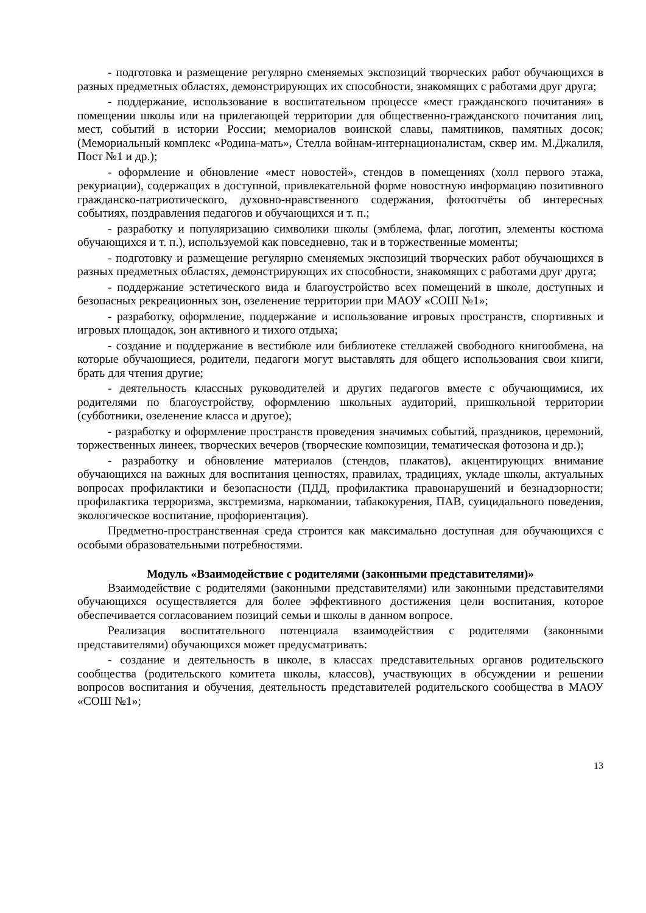- подготовка и размещение регулярно сменяемых экспозиций творческих работ обучающихся в разных предметных областях, демонстрирующих их способности, знакомящих с работами друг друга;
- поддержание, использование в воспитательном процессе «мест гражданского почитания» в помещении школы или на прилегающей территории для общественно-гражданского почитания лиц, мест, событий в истории России; мемориалов воинской славы, памятников, памятных досок; (Мемориальный комплекс «Родина-мать», Стелла войнам-интернационалистам, сквер им. М.Джалиля, Пост №1 и др.);
- оформление и обновление «мест новостей», стендов в помещениях (холл первого этажа, рекуриации), содержащих в доступной, привлекательной форме новостную информацию позитивного гражданско-патриотического, духовно-нравственного содержания, фотоотчёты об интересных событиях, поздравления педагогов и обучающихся и т. п.;
- разработку и популяризацию символики школы (эмблема, флаг, логотип, элементы костюма обучающихся и т. п.), используемой как повседневно, так и в торжественные моменты;
- подготовку и размещение регулярно сменяемых экспозиций творческих работ обучающихся в разных предметных областях, демонстрирующих их способности, знакомящих с работами друг друга;
- поддержание эстетического вида и благоустройство всех помещений в школе, доступных и безопасных рекреационных зон, озеленение территории при МАОУ «СОШ №1»;
- разработку, оформление, поддержание и использование игровых пространств, спортивных и игровых площадок, зон активного и тихого отдыха;
- создание и поддержание в вестибюле или библиотеке стеллажей свободного книгообмена, на которые обучающиеся, родители, педагоги могут выставлять для общего использования свои книги, брать для чтения другие;
- деятельность классных руководителей и других педагогов вместе с обучающимися, их родителями по благоустройству, оформлению школьных аудиторий, пришкольной территории (субботники, озеленение класса и другое);
- разработку и оформление пространств проведения значимых событий, праздников, церемоний, торжественных линеек, творческих вечеров (творческие композиции, тематическая фотозона и др.);
- разработку и обновление материалов (стендов, плакатов), акцентирующих внимание обучающихся на важных для воспитания ценностях, правилах, традициях, укладе школы, актуальных вопросах профилактики и безопасности (ПДД, профилактика правонарушений и безнадзорности; профилактика терроризма, экстремизма, наркомании, табакокурения, ПАВ, суицидального поведения, экологическое воспитание, профориентация).
Предметно-пространственная среда строится как максимально доступная для обучающихся с особыми образовательными потребностями.
Модуль «Взаимодействие с родителями (законными представителями)»
Взаимодействие с родителями (законными представителями) или законными представителями обучающихся осуществляется для более эффективного достижения цели воспитания, которое обеспечивается согласованием позиций семьи и школы в данном вопросе.
Реализация воспитательного потенциала взаимодействия с родителями (законными представителями) обучающихся может предусматривать:
- создание и деятельность в школе, в классах представительных органов родительского сообщества (родительского комитета школы, классов), участвующих в обсуждении и решении вопросов воспитания и обучения, деятельность представителей родительского сообщества в МАОУ «СОШ №1»;
13